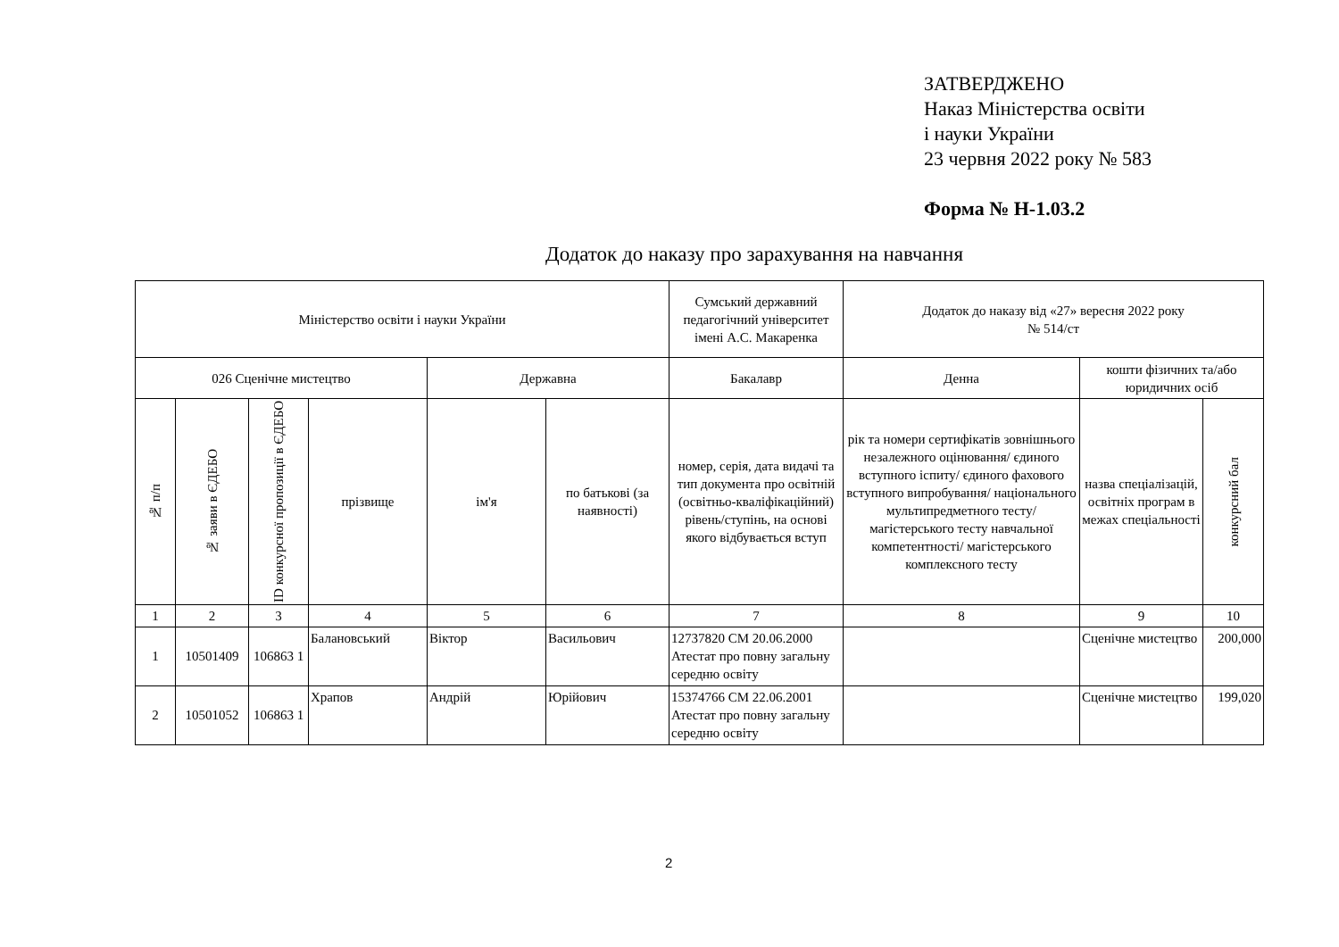ЗАТВЕРДЖЕНО
Наказ Міністерства освіти
і науки України
23 червня 2022 року № 583
Форма № Н-1.03.2
Додаток до наказу про зарахування на навчання
| Міністерство освіти і науки України | | | | | | Сумський державний педагогічний університет імені А.С. Макаренка | Додаток до наказу від «27» вересня 2022 року № 514/ст | | |
| 026 Сценічне мистецтво | | | | Державна | | Бакалавр | Денна | кошти фізичних та/або юридичних осіб | |
| № п/п | № заяви в ЄДЕБО | ID конкурсної пропозиції в ЄДЕБО | прізвище | ім'я | по батькові (за наявності) | номер, серія, дата видачі та тип документа про освітній (освітньо-кваліфікаційний) рівень/ступінь, на основі якого відбувається вступ | рік та номери сертифікатів зовнішнього незалежного оцінювання/ єдиного вступного іспиту/ єдиного фахового вступного випробування/ національного мультипредметного тесту/ магістерського тесту навчальної компетентності/ магістерського комплексного тесту | назва спеціалізацій, освітніх програм в межах спеціальності | конкурсний бал |
| 1 | 2 | 3 | 4 | 5 | 6 | 7 | 8 | 9 | 10 |
| 1 | 10501409 | 106863 1 | Балановський | Віктор | Васильович | 12737820 СМ 20.06.2000 Атестат про повну загальну середню освіту | | Сценічне мистецтво | 200,000 |
| 2 | 10501052 | 106863 1 | Храпов | Андрій | Юрійович | 15374766 СМ 22.06.2001 Атестат про повну загальну середню освіту | | Сценічне мистецтво | 199,020 |
2